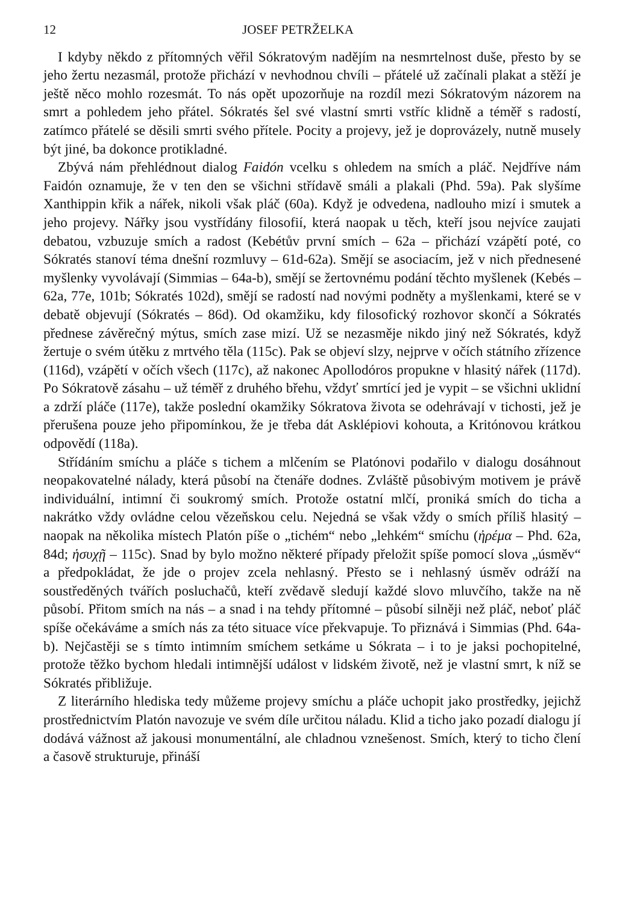12 JOSEF PETRŽELKA
I kdyby někdo z přítomných věřil Sókratovým nadějím na nesmrtelnost duše, přesto by se jeho žertu nezasmál, protože přichází v nevhodnou chvíli – přátelé už začínali plakat a stěží je ještě něco mohlo rozesmát. To nás opět upozorňuje na rozdíl mezi Sókratovým názorem na smrt a pohledem jeho přátel. Sókratés šel své vlastní smrti vstříc klidně a téměř s radostí, zatímco přátelé se děsili smrti svého přítele. Pocity a projevy, jež je doprovázely, nutně musely být jiné, ba dokonce protikladné.
Zbývá nám přehlédnout dialog Faidón vcelku s ohledem na smích a pláč. Nejdříve nám Faidón oznamuje, že v ten den se všichni střídavě smáli a plakali (Phd. 59a). Pak slyšíme Xanthippin křik a nářek, nikoli však pláč (60a). Když je odvedena, nadlouho mizí i smutek a jeho projevy. Nářky jsou vystřídány filosofií, která naopak u těch, kteří jsou nejvíce zaujati debatou, vzbuzuje smích a radost (Kebétův první smích – 62a – přichází vzápětí poté, co Sókratés stanoví téma dnešní rozmluvy – 61d-62a). Smějí se asociacím, jež v nich přednesené myšlenky vyvolávají (Simmias – 64a-b), smějí se žertovnému podání těchto myšlenek (Kebés – 62a, 77e, 101b; Sókratés 102d), smějí se radostí nad novými podněty a myšlenkami, které se v debatě objevují (Sókratés – 86d). Od okamžiku, kdy filosofický rozhovor skončí a Sókratés přednese závěrečný mýtus, smích zase mizí. Už se nezasměje nikdo jiný než Sókratés, když žertuje o svém útěku z mrtvého těla (115c). Pak se objeví slzy, nejprve v očích státního zřízence (116d), vzápětí v očích všech (117c), až nakonec Apollodóros propukne v hlasitý nářek (117d). Po Sókratově zásahu – už téměř z druhého břehu, vždyť smrtící jed je vypit – se všichni uklidní a zdrží pláče (117e), takže poslední okamžiky Sókratova života se odehrávají v tichosti, jež je přerušena pouze jeho připomínkou, že je třeba dát Asklépiovi kohouta, a Kritónovou krátkou odpovědí (118a).
Střídáním smíchu a pláče s tichem a mlčením se Platónovi podařilo v dialogu dosáhnout neopakovatelné nálady, která působí na čtenáře dodnes. Zvláště působivým motivem je právě individuální, intimní či soukromý smích. Protože ostatní mlčí, proniká smích do ticha a nakrátko vždy ovládne celou vězeňskou celu. Nejedná se však vždy o smích příliš hlasitý – naopak na několika místech Platón píše o „tichém“ nebo „lehkém“ smíchu (ἠρέμα – Phd. 62a, 84d; ἡσυχῇ – 115c). Snad by bylo možno některé případy přeložit spíše pomocí slova „úsměv“ a předpokládat, že jde o projev zcela nehlasný. Přesto se i nehlasný úsměv odráží na soustředěných tvářích posluchačů, kteří zvědavě sledují každé slovo mluvčího, takže na ně působí. Přitom smích na nás – a snad i na tehdy přítomné – působí silněji než pláč, neboť pláč spíše očekáváme a smích nás za této situace více překvapuje. To přiznává i Simmias (Phd. 64a-b). Nejčastěji se s tímto intimním smíchem setkáme u Sókrata – i to je jaksi pochopitelné, protože těžko bychom hledali intimnější událost v lidském životě, než je vlastní smrt, k níž se Sókratés přibližuje.
Z literárního hlediska tedy můžeme projevy smíchu a pláče uchopit jako prostředky, jejichž prostřednictvím Platón navozuje ve svém díle určitou náladu. Klid a ticho jako pozadí dialogu jí dodává vážnost až jakousi monumentální, ale chladnou vznešenost. Smích, který to ticho člení a časově strukturuje, přináší